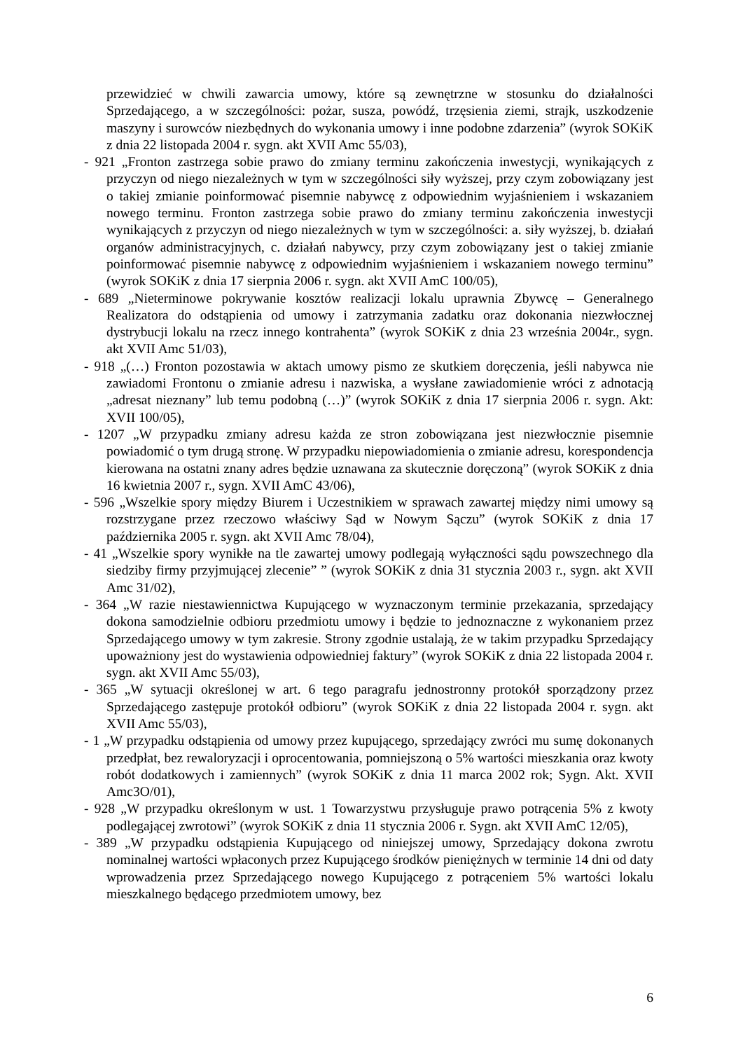przewidzieć w chwili zawarcia umowy, które są zewnętrzne w stosunku do działalności Sprzedającego, a w szczególności: pożar, susza, powódź, trzęsienia ziemi, strajk, uszkodzenie maszyny i surowców niezbędnych do wykonania umowy i inne podobne zdarzenia” (wyrok SOKiK z dnia 22 listopada 2004 r. sygn. akt XVII Amc 55/03),
- 921 „Fronton zastrzega sobie prawo do zmiany terminu zakończenia inwestycji, wynikających z przyczyn od niego niezależnych w tym w szczególności siły wyższej, przy czym zobowiązany jest o takiej zmianie poinformować pisemnie nabywcę z odpowiednim wyjaśnieniem i wskazaniem nowego terminu. Fronton zastrzega sobie prawo do zmiany terminu zakończenia inwestycji wynikających z przyczyn od niego niezależnych w tym w szczególności: a. siły wyższej, b. działań organów administracyjnych, c. działań nabywcy, przy czym zobowiązany jest o takiej zmianie poinformować pisemnie nabywcę z odpowiednim wyjaśnieniem i wskazaniem nowego terminu” (wyrok SOKiK z dnia 17 sierpnia 2006 r. sygn. akt XVII AmC 100/05),
- 689 „Nieterminowe pokrywanie kosztów realizacji lokalu uprawnia Zbywcę – Generalnego Realizatora do odstąpienia od umowy i zatrzymania zadatku oraz dokonania niezwłocznej dystrybucji lokalu na rzecz innego kontrahenta” (wyrok SOKiK z dnia 23 września 2004r., sygn. akt XVII Amc 51/03),
- 918 „(…) Fronton pozostawia w aktach umowy pismo ze skutkiem doręczenia, jeśli nabywca nie zawiadomi Frontonu o zmianie adresu i nazwiska, a wysłane zawiadomienie wróci z adnotacją „adresat nieznany” lub temu podobną (…)” (wyrok SOKiK z dnia 17 sierpnia 2006 r. sygn. Akt: XVII 100/05),
- 1207 „W przypadku zmiany adresu każda ze stron zobowiązana jest niezwłocznie pisemnie powiadomić o tym drugą stronę. W przypadku niepowiadomienia o zmianie adresu, korespondencja kierowana na ostatni znany adres będzie uznawana za skutecznie doręczoną” (wyrok SOKiK z dnia 16 kwietnia 2007 r., sygn. XVII AmC 43/06),
- 596 „Wszelkie spory między Biurem i Uczestnikiem w sprawach zawartej między nimi umowy są rozstrzygane przez rzeczowo właściwy Sąd w Nowym Sączu” (wyrok SOKiK z dnia 17 października 2005 r. sygn. akt XVII Amc 78/04),
- 41 „Wszelkie spory wynikłe na tle zawartej umowy podlegają wyłączności sądu powszechnego dla siedziby firmy przyjmującej zlecenie” ” (wyrok SOKiK z dnia 31 stycznia 2003 r., sygn. akt XVII Amc 31/02),
- 364 „W razie niestawiennictwa Kupującego w wyznaczonym terminie przekazania, sprzedający dokona samodzielnie odbioru przedmiotu umowy i będzie to jednoznaczne z wykonaniem przez Sprzedającego umowy w tym zakresie. Strony zgodnie ustalają, że w takim przypadku Sprzedający upoważniony jest do wystawienia odpowiedniej faktury” (wyrok SOKiK z dnia 22 listopada 2004 r. sygn. akt XVII Amc 55/03),
- 365 „W sytuacji określonej w art. 6 tego paragrafu jednostronny protokół sporządzony przez Sprzedającego zastępuje protokół odbioru” (wyrok SOKiK z dnia 22 listopada 2004 r. sygn. akt XVII Amc 55/03),
- 1 „W przypadku odstąpienia od umowy przez kupującego, sprzedający zwróci mu sumę dokonanych przedpłat, bez rewaloryzacji i oprocentowania, pomniejszoną o 5% wartości mieszkania oraz kwoty robót dodatkowych i zamiennych” (wyrok SOKiK z dnia 11 marca 2002 rok; Sygn. Akt. XVII Amc3O/01),
- 928 „W przypadku określonym w ust. 1 Towarzystwu przysługuje prawo potrącenia 5% z kwoty podlegającej zwrotowi” (wyrok SOKiK z dnia 11 stycznia 2006 r. Sygn. akt XVII AmC 12/05),
- 389 „W przypadku odstąpienia Kupującego od niniejszej umowy, Sprzedający dokona zwrotu nominalnej wartości wpłaconych przez Kupującego środków pieniężnych w terminie 14 dni od daty wprowadzenia przez Sprzedającego nowego Kupującego z potrąceniem 5% wartości lokalu mieszkalnego będącego przedmiotem umowy, bez
6